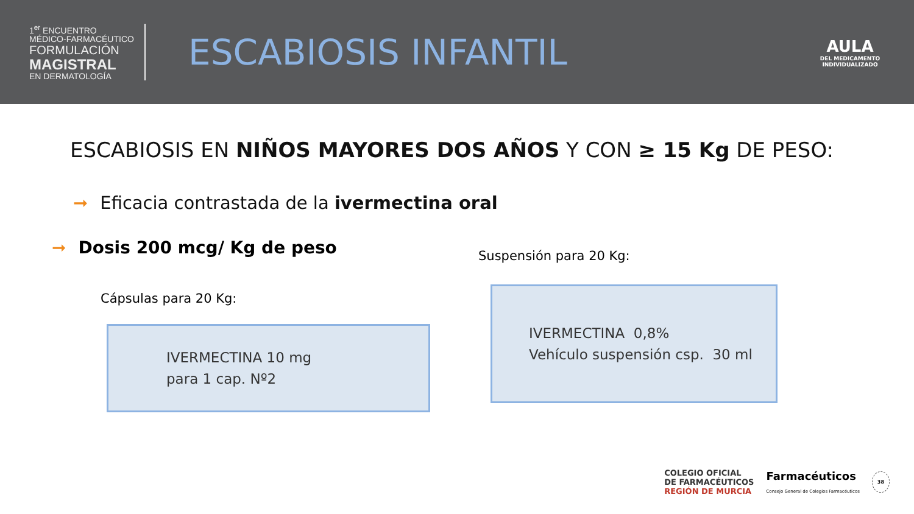1<sup>er</sup> ENCUENTRO
MÉDICO-FARMACÉUTICO
FORMULACIÓN
MAGISTRAL
EN DERMATOLOGÍA
ESCABIOSIS INFANTIL
AULA
DEL MEDICAMENTO
INDIVIDUALIZADO
ESCABIOSIS EN NIÑOS MAYORES DOS AÑOS Y CON ≥ 15 Kg DE PESO:
➞ Eficacia contrastada de la ivermectina oral
➞ Dosis 200 mcg/ Kg de peso
Cápsulas para 20 Kg:
IVERMECTINA 10 mg
para 1 cap. Nº2
Suspensión para 20 Kg:
IVERMECTINA 0,8%
Vehículo suspensión csp. 30 ml
COLEGIO OFICIAL
DE FARMACÉUTICOS
REGIÓN DE MURCIA
Farmacéuticos
Consejo General de Colegios Farmacéuticos
38